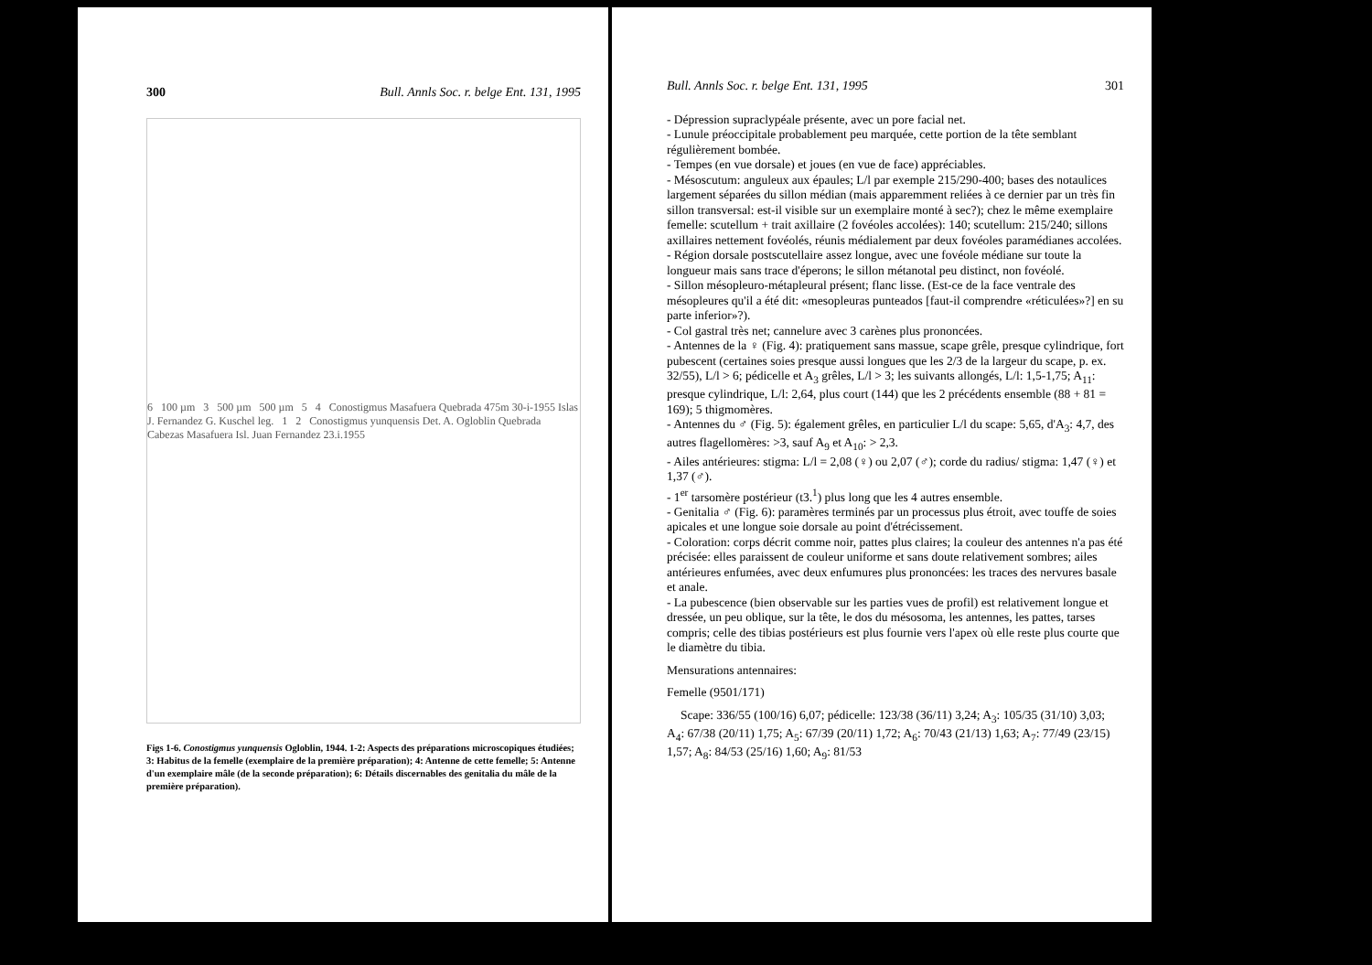300 Bull. Annls Soc. r. belge Ent. 131, 1995
6 100 µm 3 500 µm 500 µm 5 4 Conostigmus Masafuera Quebrada 475m 30-i-1955 Islas J. Fernandez G. Kuschel leg. 1 2 Conostigmus yunquensis Det. A. Ogloblin Quebrada Cabezas Masafuera Isl. Juan Fernandez 23.i.1955
Figs 1-6. Conostigmus yunquensis Ogloblin, 1944. 1-2: Aspects des préparations microscopiques étudiées; 3: Habitus de la femelle (exemplaire de la première préparation); 4: Antenne de cette femelle; 5: Antenne d'un exemplaire mâle (de la seconde préparation); 6: Détails discernables des genitalia du mâle de la première préparation).
Bull. Annls Soc. r. belge Ent. 131, 1995 301
- Dépression supraclypéale présente, avec un pore facial net.
- Lunule préoccipitale probablement peu marquée, cette portion de la tête semblant régulièrement bombée.
- Tempes (en vue dorsale) et joues (en vue de face) appréciables.
- Mésoscutum: anguleux aux épaules; L/l par exemple 215/290-400; bases des notaulices largement séparées du sillon médian (mais apparemment reliées à ce dernier par un très fin sillon transversal: est-il visible sur un exemplaire monté à sec?); chez le même exemplaire femelle: scutellum + trait axillaire (2 fovéoles accolées): 140; scutellum: 215/240; sillons axillaires nettement fovéolés, réunis médialement par deux fovéoles paramédianes accolées.
- Région dorsale postscutellaire assez longue, avec une fovéole médiane sur toute la longueur mais sans trace d'éperons; le sillon métanotal peu distinct, non fovéolé.
- Sillon mésopleuro-métapleural présent; flanc lisse. (Est-ce de la face ventrale des mésopleures qu'il a été dit: «mesopleuras punteados [faut-il comprendre «réticulées»?] en su parte inferior»?).
- Col gastral très net; cannelure avec 3 carènes plus prononcées.
- Antennes de la ♀ (Fig. 4): pratiquement sans massue, scape grêle, presque cylindrique, fort pubescent (certaines soies presque aussi longues que les 2/3 de la largeur du scape, p. ex. 32/55), L/l > 6; pédicelle et A<sub>3</sub> grêles, L/l > 3; les suivants allongés, L/l: 1,5-1,75; A<sub>11</sub>: presque cylindrique, L/l: 2,64, plus court (144) que les 2 précédents ensemble (88 + 81 = 169); 5 thigmomères.
- Antennes du ♂ (Fig. 5): également grêles, en particulier L/l du scape: 5,65, d'A<sub>3</sub>: 4,7, des autres flagellomères: >3, sauf A<sub>9</sub> et A<sub>10</sub>: > 2,3.
- Ailes antérieures: stigma: L/l = 2,08 (♀) ou 2,07 (♂); corde du radius/ stigma: 1,47 (♀) et 1,37 (♂).
- 1<sup>er</sup> tarsomère postérieur (t3.<sup>1</sup>) plus long que les 4 autres ensemble.
- Genitalia ♂ (Fig. 6): paramères terminés par un processus plus étroit, avec touffe de soies apicales et une longue soie dorsale au point d'étrécissement.
- Coloration: corps décrit comme noir, pattes plus claires; la couleur des antennes n'a pas été précisée: elles paraissent de couleur uniforme et sans doute relativement sombres; ailes antérieures enfumées, avec deux enfumures plus prononcées: les traces des nervures basale et anale.
- La pubescence (bien observable sur les parties vues de profil) est relativement longue et dressée, un peu oblique, sur la tête, le dos du mésosoma, les antennes, les pattes, tarses compris; celle des tibias postérieurs est plus fournie vers l'apex où elle reste plus courte que le diamètre du tibia.
Mensurations antennaires:
Femelle (9501/171)
Scape: 336/55 (100/16) 6,07; pédicelle: 123/38 (36/11) 3,24; A<sub>3</sub>: 105/35 (31/10) 3,03; A<sub>4</sub>: 67/38 (20/11) 1,75; A<sub>5</sub>: 67/39 (20/11) 1,72; A<sub>6</sub>: 70/43 (21/13) 1,63; A<sub>7</sub>: 77/49 (23/15) 1,57; A<sub>8</sub>: 84/53 (25/16) 1,60; A<sub>9</sub>: 81/53